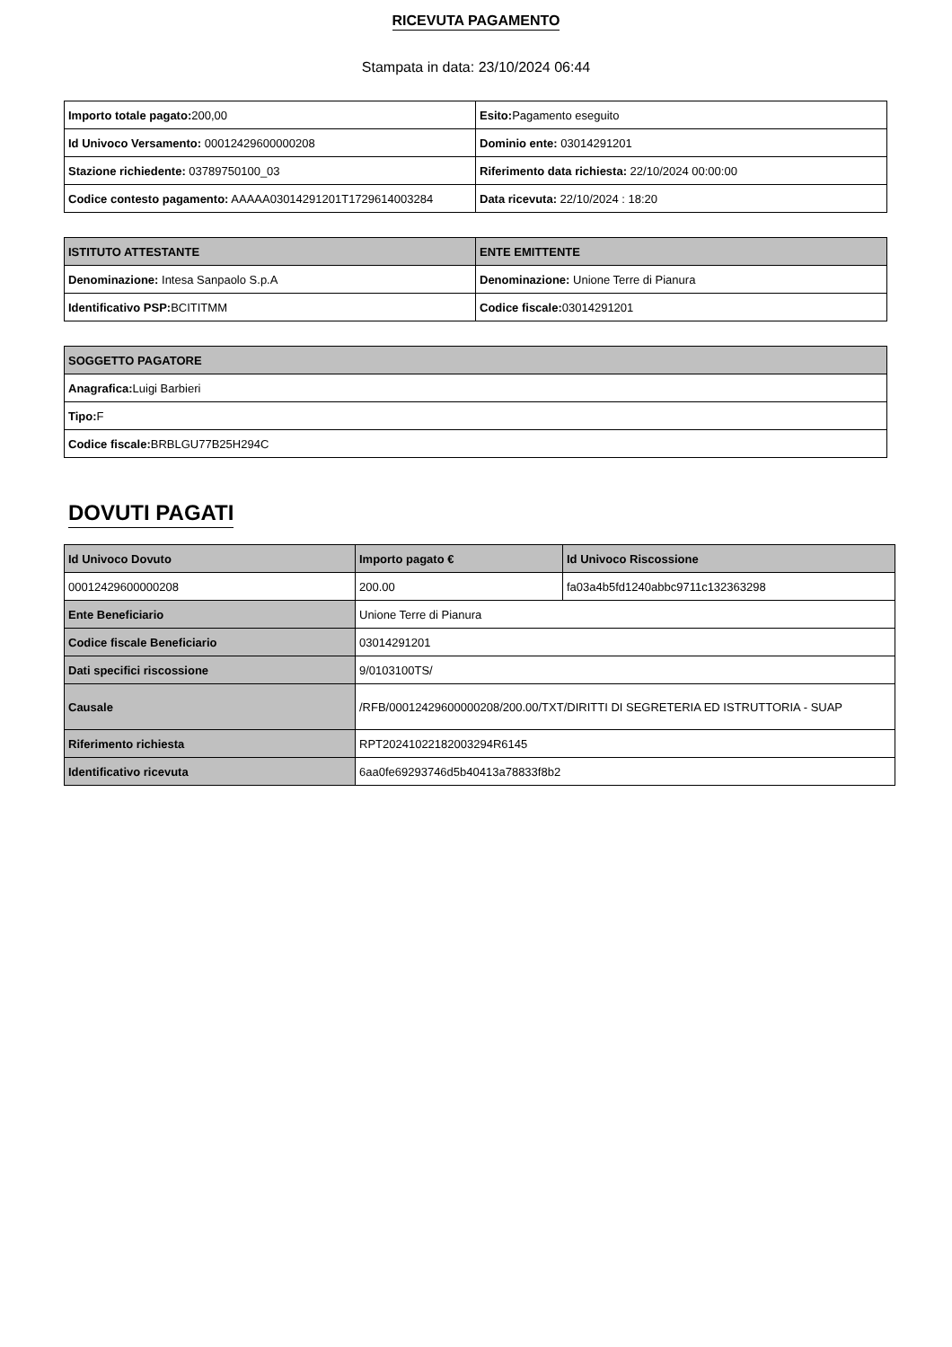RICEVUTA PAGAMENTO
Stampata in data: 23/10/2024 06:44
| Importo totale pagato: 200,00 | Esito: Pagamento eseguito |
| Id Univoco Versamento: 00012429600000208 | Dominio ente: 03014291201 |
| Stazione richiedente: 03789750100_03 | Riferimento data richiesta: 22/10/2024 00:00:00 |
| Codice contesto pagamento: AAAAA03014291201T1729614003284 | Data ricevuta: 22/10/2024 : 18:20 |
| ISTITUTO ATTESTANTE | ENTE EMITTENTE |
| --- | --- |
| Denominazione: Intesa Sanpaolo S.p.A | Denominazione: Unione Terre di Pianura |
| Identificativo PSP: BCITITMM | Codice fiscale: 03014291201 |
| SOGGETTO PAGATORE |
| --- |
| Anagrafica: Luigi Barbieri |
| Tipo: F |
| Codice fiscale: BRBLGU77B25H294C |
DOVUTI PAGATI
| Id Univoco Dovuto | Importo pagato € | Id Univoco Riscossione |
| --- | --- | --- |
| 00012429600000208 | 200.00 | fa03a4b5fd1240abbc9711c132363298 |
| Ente Beneficiario | Unione Terre di Pianura | |
| Codice fiscale Beneficiario | 03014291201 | |
| Dati specifici riscossione | 9/0103100TS/ | |
| Causale | /RFB/00012429600000208/200.00/TXT/DIRITTI DI SEGRETERIA ED ISTRUTTORIA - SUAP | |
| Riferimento richiesta | RPT20241022182003294R6145 | |
| Identificativo ricevuta | 6aa0fe69293746d5b40413a78833f8b2 | |